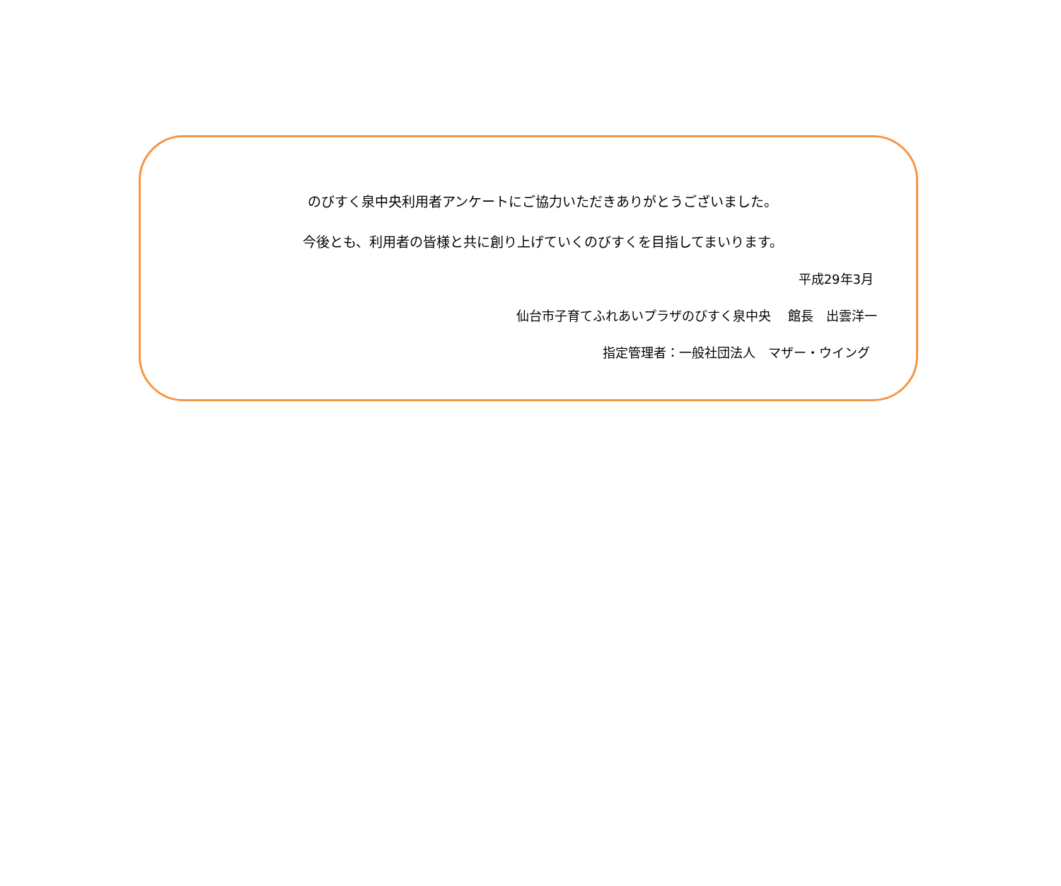のびすく泉中央利用者アンケートにご協力いただきありがとうございました。
今後とも、利用者の皆様と共に創り上げていくのびすくを目指してまいります。
平成29年3月
仙台市子育てふれあいプラザのびすく泉中央　 館長　出雲洋一
指定管理者：一般社団法人　マザー・ウイング